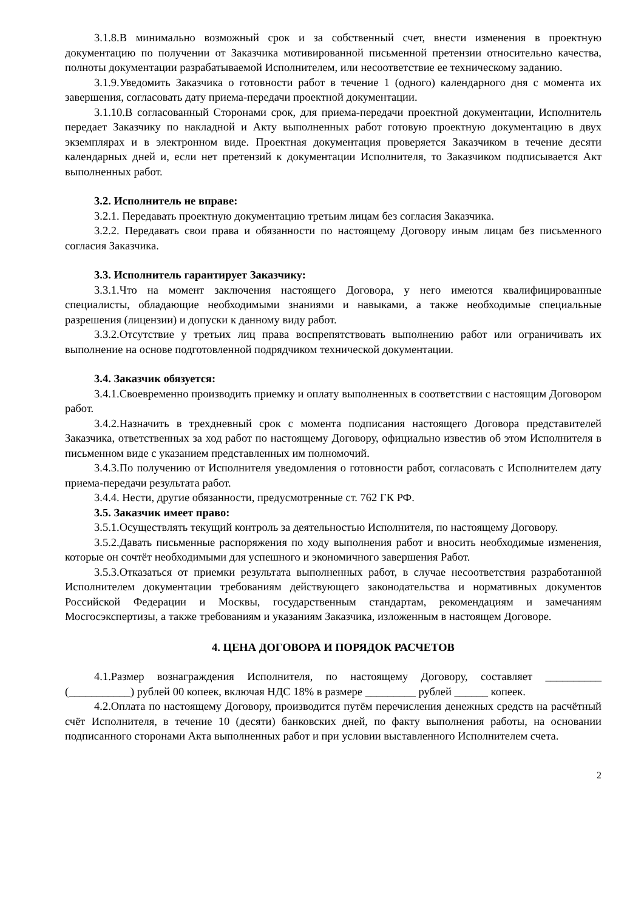3.1.8.В минимально возможный срок и за собственный счет, внести изменения в проектную документацию по получении от Заказчика мотивированной письменной претензии относительно качества, полноты документации разрабатываемой Исполнителем, или несоответствие ее техническому заданию.
3.1.9.Уведомить Заказчика о готовности работ в течение 1 (одного) календарного дня с момента их завершения, согласовать дату приема-передачи проектной документации.
3.1.10.В согласованный Сторонами срок, для приема-передачи проектной документации, Исполнитель передает Заказчику по накладной и Акту выполненных работ готовую проектную документацию в двух экземплярах и в электронном виде. Проектная документация проверяется Заказчиком в течение десяти календарных дней и, если нет претензий к документации Исполнителя, то Заказчиком подписывается Акт выполненных работ.
3.2. Исполнитель не вправе:
3.2.1. Передавать проектную документацию третьим лицам без согласия Заказчика.
3.2.2. Передавать свои права и обязанности по настоящему Договору иным лицам без письменного согласия Заказчика.
3.3. Исполнитель гарантирует Заказчику:
3.3.1.Что на момент заключения настоящего Договора, у него имеются квалифицированные специалисты, обладающие необходимыми знаниями и навыками, а также необходимые специальные разрешения (лицензии) и допуски к данному виду работ.
3.3.2.Отсутствие у третьих лиц права воспрепятствовать выполнению работ или ограничивать их выполнение на основе подготовленной подрядчиком технической документации.
3.4. Заказчик обязуется:
3.4.1.Своевременно производить приемку и оплату выполненных в соответствии с настоящим Договором работ.
3.4.2.Назначить в трехдневный срок с момента подписания настоящего Договора представителей Заказчика, ответственных за ход работ по настоящему Договору, официально известив об этом Исполнителя в письменном виде с указанием представленных им полномочий.
3.4.3.По получению от Исполнителя уведомления о готовности работ, согласовать с Исполнителем дату приема-передачи результата работ.
3.4.4. Нести, другие обязанности, предусмотренные ст. 762 ГК РФ.
3.5. Заказчик имеет право:
3.5.1.Осуществлять текущий контроль за деятельностью Исполнителя, по настоящему Договору.
3.5.2.Давать письменные распоряжения по ходу выполнения работ и вносить необходимые изменения, которые он сочтёт необходимыми для успешного и экономичного завершения Работ.
3.5.3.Отказаться от приемки результата выполненных работ, в случае несоответствия разработанной Исполнителем документации требованиям действующего законодательства и нормативных документов Российской Федерации и Москвы, государственным стандартам, рекомендациям и замечаниям Мосгосэкспертизы, а также требованиям и указаниям Заказчика, изложенным в настоящем Договоре.
4. ЦЕНА ДОГОВОРА И ПОРЯДОК РАСЧЕТОВ
4.1.Размер вознаграждения Исполнителя, по настоящему Договору, составляет __________ (___________) рублей 00 копеек, включая НДС 18% в размере _________ рублей ______ копеек.
4.2.Оплата по настоящему Договору, производится путём перечисления денежных средств на расчётный счёт Исполнителя, в течение 10 (десяти) банковских дней, по факту выполнения работы, на основании подписанного сторонами Акта выполненных работ и при условии выставленного Исполнителем счета.
2